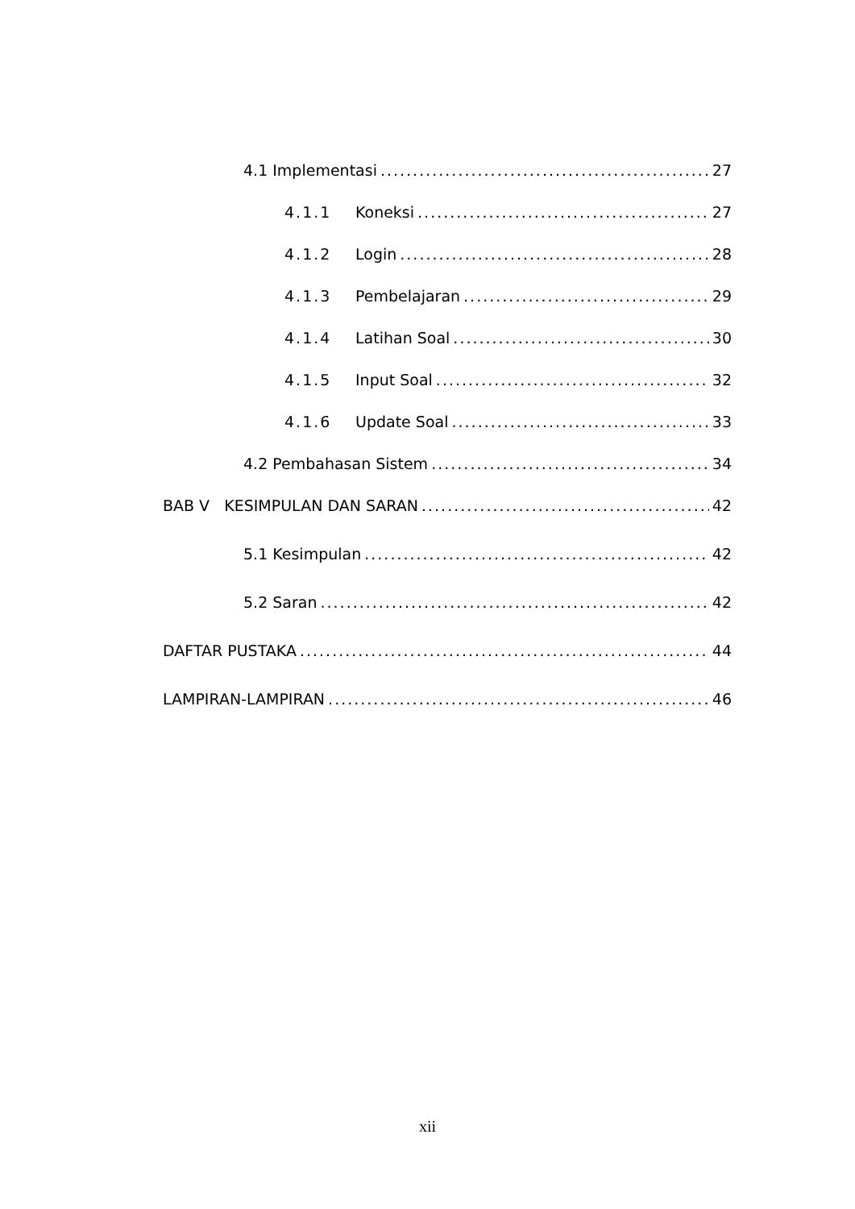4.1 Implementasi 27
4.1.1 Koneksi 27
4.1.2 Login 28
4.1.3 Pembelajaran 29
4.1.4 Latihan Soal 30
4.1.5 Input Soal 32
4.1.6 Update Soal 33
4.2 Pembahasan Sistem 34
BAB V KESIMPULAN DAN SARAN 42
5.1 Kesimpulan 42
5.2 Saran 42
DAFTAR PUSTAKA 44
LAMPIRAN-LAMPIRAN 46
xii